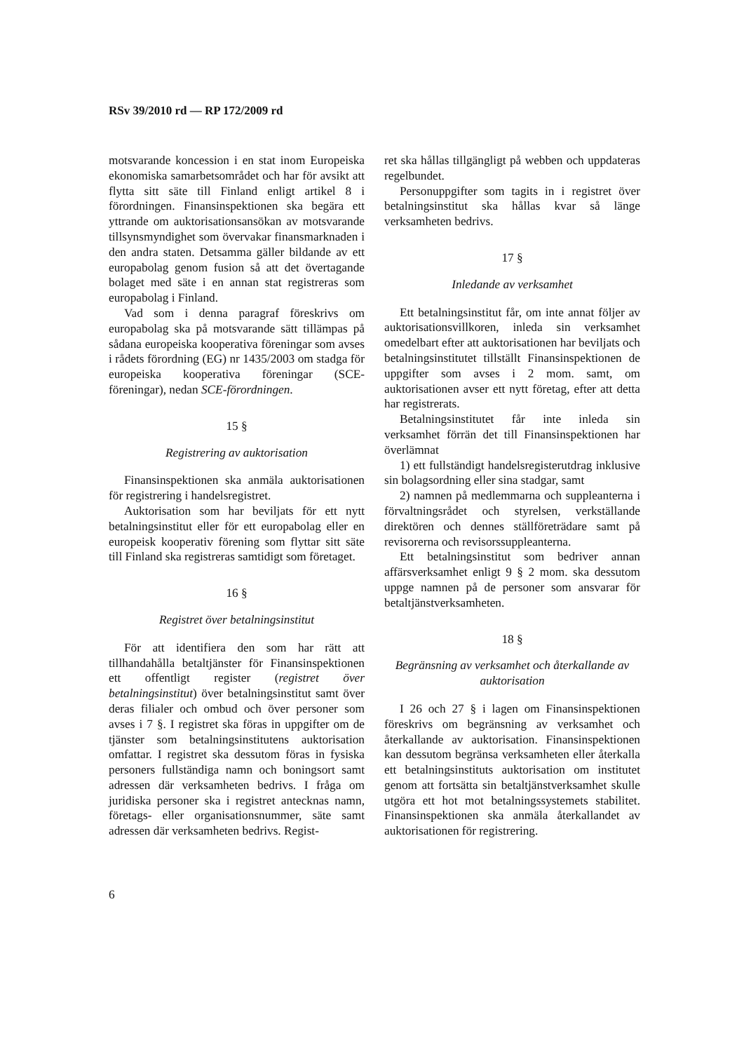RSv 39/2010 rd — RP 172/2009 rd
motsvarande koncession i en stat inom Europeiska ekonomiska samarbetsområdet och har för avsikt att flytta sitt säte till Finland enligt artikel 8 i förordningen. Finansinspektionen ska begära ett yttrande om auktorisationsansökan av motsvarande tillsynsmyndighet som övervakar finansmarknaden i den andra staten. Detsamma gäller bildande av ett europabolag genom fusion så att det övertagande bolaget med säte i en annan stat registreras som europabolag i Finland.
Vad som i denna paragraf föreskrivs om europabolag ska på motsvarande sätt tillämpas på sådana europeiska kooperativa föreningar som avses i rådets förordning (EG) nr 1435/2003 om stadga för europeiska kooperativa föreningar (SCE-föreningar), nedan SCE-förordningen.
15 §
Registrering av auktorisation
Finansinspektionen ska anmäla auktorisationen för registrering i handelsregistret.
Auktorisation som har beviljats för ett nytt betalningsinstitut eller för ett europabolag eller en europeisk kooperativ förening som flyttar sitt säte till Finland ska registreras samtidigt som företaget.
16 §
Registret över betalningsinstitut
För att identifiera den som har rätt att tillhandahålla betaltjänster för Finansinspektionen ett offentligt register (registret över betalningsinstitut) över betalningsinstitut samt över deras filialer och ombud och över personer som avses i 7 §. I registret ska föras in uppgifter om de tjänster som betalningsinstitutens auktorisation omfattar. I registret ska dessutom föras in fysiska personers fullständiga namn och boningsort samt adressen där verksamheten bedrivs. I fråga om juridiska personer ska i registret antecknas namn, företags- eller organisationsnummer, säte samt adressen där verksamheten bedrivs. Regist-
ret ska hållas tillgängligt på webben och uppdateras regelbundet.
Personuppgifter som tagits in i registret över betalningsinstitut ska hållas kvar så länge verksamheten bedrivs.
17 §
Inledande av verksamhet
Ett betalningsinstitut får, om inte annat följer av auktorisationsvillkoren, inleda sin verksamhet omedelbart efter att auktorisationen har beviljats och betalningsinstitutet tillställt Finansinspektionen de uppgifter som avses i 2 mom. samt, om auktorisationen avser ett nytt företag, efter att detta har registrerats.
Betalningsinstitutet får inte inleda sin verksamhet förrän det till Finansinspektionen har överlämnat
1) ett fullständigt handelsregisterutdrag inklusive sin bolagsordning eller sina stadgar, samt
2) namnen på medlemmarna och suppleanterna i förvaltningsrådet och styrelsen, verkställande direktören och dennes ställföreträdare samt på revisorerna och revisorssuppleanterna.
Ett betalningsinstitut som bedriver annan affärsverksamhet enligt 9 § 2 mom. ska dessutom uppge namnen på de personer som ansvarar för betaltjänstverksamheten.
18 §
Begränsning av verksamhet och återkallande av auktorisation
I 26 och 27 § i lagen om Finansinspektionen föreskrivs om begränsning av verksamhet och återkallande av auktorisation. Finansinspektionen kan dessutom begränsa verksamheten eller återkalla ett betalningsinstituts auktorisation om institutet genom att fortsätta sin betaltjänstverksamhet skulle utgöra ett hot mot betalningssystemets stabilitet. Finansinspektionen ska anmäla återkallandet av auktorisationen för registrering.
6